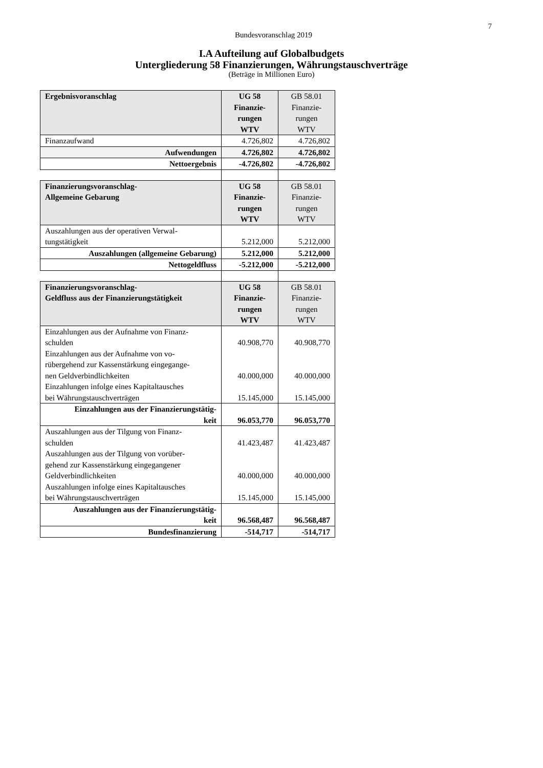7
Bundesvoranschlag 2019
I.A Aufteilung auf Globalbudgets
Untergliederung 58 Finanzierungen, Währungstauschverträge
(Beträge in Millionen Euro)
| Ergebnisvoranschlag | UG 58 Finanzie- rungen WTV | GB 58.01 Finanzie- rungen WTV |
| --- | --- | --- |
| Finanzaufwand | 4.726,802 | 4.726,802 |
| Aufwendungen | 4.726,802 | 4.726,802 |
| Nettoergebnis | -4.726,802 | -4.726,802 |
| Finanzierungsvoranschlag- Allgemeine Gebarung | UG 58 Finanzie- rungen WTV | GB 58.01 Finanzie- rungen WTV |
| Auszahlungen aus der operativen Verwal- tungstätigkeit | 5.212,000 | 5.212,000 |
| Auszahlungen (allgemeine Gebarung) | 5.212,000 | 5.212,000 |
| Nettogeldfluss | -5.212,000 | -5.212,000 |
| Finanzierungsvoranschlag- Geldfluss aus der Finanzierungstätigkeit | UG 58 Finanzie- rungen WTV | GB 58.01 Finanzie- rungen WTV |
| Einzahlungen aus der Aufnahme von Finanz- schulden | 40.908,770 | 40.908,770 |
| Einzahlungen aus der Aufnahme von vo- rübergehend zur Kassenstärkung eingegange- nen Geldverbindlichkeiten | 40.000,000 | 40.000,000 |
| Einzahlungen infolge eines Kapitaltausches bei Währungstauschverträgen | 15.145,000 | 15.145,000 |
| Einzahlungen aus der Finanzierungstätig- keit | 96.053,770 | 96.053,770 |
| Auszahlungen aus der Tilgung von Finanz- schulden | 41.423,487 | 41.423,487 |
| Auszahlungen aus der Tilgung von vorüber- gehend zur Kassenstärkung eingegangener Geldverbindlichkeiten | 40.000,000 | 40.000,000 |
| Auszahlungen infolge eines Kapitaltausches bei Währungstauschverträgen | 15.145,000 | 15.145,000 |
| Auszahlungen aus der Finanzierungstätig- keit | 96.568,487 | 96.568,487 |
| Bundesfinanzierung | -514,717 | -514,717 |